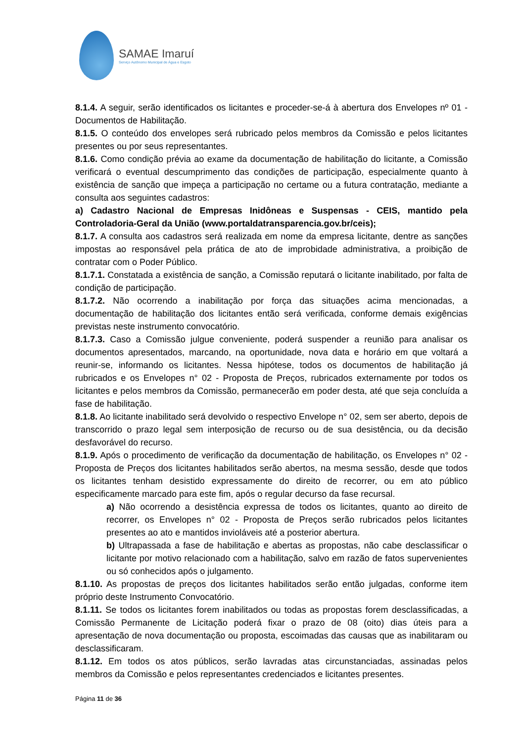SAMAE Imaruí
Serviço Autônomo Municipal de Água e Esgoto
8.1.4. A seguir, serão identificados os licitantes e proceder-se-á à abertura dos Envelopes nº 01 - Documentos de Habilitação.
8.1.5. O conteúdo dos envelopes será rubricado pelos membros da Comissão e pelos licitantes presentes ou por seus representantes.
8.1.6. Como condição prévia ao exame da documentação de habilitação do licitante, a Comissão verificará o eventual descumprimento das condições de participação, especialmente quanto à existência de sanção que impeça a participação no certame ou a futura contratação, mediante a consulta aos seguintes cadastros:
a) Cadastro Nacional de Empresas Inidôneas e Suspensas - CEIS, mantido pela Controladoria-Geral da União (www.portaldatransparencia.gov.br/ceis);
8.1.7. A consulta aos cadastros será realizada em nome da empresa licitante, dentre as sanções impostas ao responsável pela prática de ato de improbidade administrativa, a proibição de contratar com o Poder Público.
8.1.7.1. Constatada a existência de sanção, a Comissão reputará o licitante inabilitado, por falta de condição de participação.
8.1.7.2. Não ocorrendo a inabilitação por força das situações acima mencionadas, a documentação de habilitação dos licitantes então será verificada, conforme demais exigências previstas neste instrumento convocatório.
8.1.7.3. Caso a Comissão julgue conveniente, poderá suspender a reunião para analisar os documentos apresentados, marcando, na oportunidade, nova data e horário em que voltará a reunir-se, informando os licitantes. Nessa hipótese, todos os documentos de habilitação já rubricados e os Envelopes n° 02 - Proposta de Preços, rubricados externamente por todos os licitantes e pelos membros da Comissão, permanecerão em poder desta, até que seja concluída a fase de habilitação.
8.1.8. Ao licitante inabilitado será devolvido o respectivo Envelope n° 02, sem ser aberto, depois de transcorrido o prazo legal sem interposição de recurso ou de sua desistência, ou da decisão desfavorável do recurso.
8.1.9. Após o procedimento de verificação da documentação de habilitação, os Envelopes n° 02 - Proposta de Preços dos licitantes habilitados serão abertos, na mesma sessão, desde que todos os licitantes tenham desistido expressamente do direito de recorrer, ou em ato público especificamente marcado para este fim, após o regular decurso da fase recursal.
a) Não ocorrendo a desistência expressa de todos os licitantes, quanto ao direito de recorrer, os Envelopes n° 02 - Proposta de Preços serão rubricados pelos licitantes presentes ao ato e mantidos invioláveis até a posterior abertura.
b) Ultrapassada a fase de habilitação e abertas as propostas, não cabe desclassificar o licitante por motivo relacionado com a habilitação, salvo em razão de fatos supervenientes ou só conhecidos após o julgamento.
8.1.10. As propostas de preços dos licitantes habilitados serão então julgadas, conforme item próprio deste Instrumento Convocatório.
8.1.11. Se todos os licitantes forem inabilitados ou todas as propostas forem desclassificadas, a Comissão Permanente de Licitação poderá fixar o prazo de 08 (oito) dias úteis para a apresentação de nova documentação ou proposta, escoimadas das causas que as inabilitaram ou desclassificaram.
8.1.12. Em todos os atos públicos, serão lavradas atas circunstanciadas, assinadas pelos membros da Comissão e pelos representantes credenciados e licitantes presentes.
Página 11 de 36